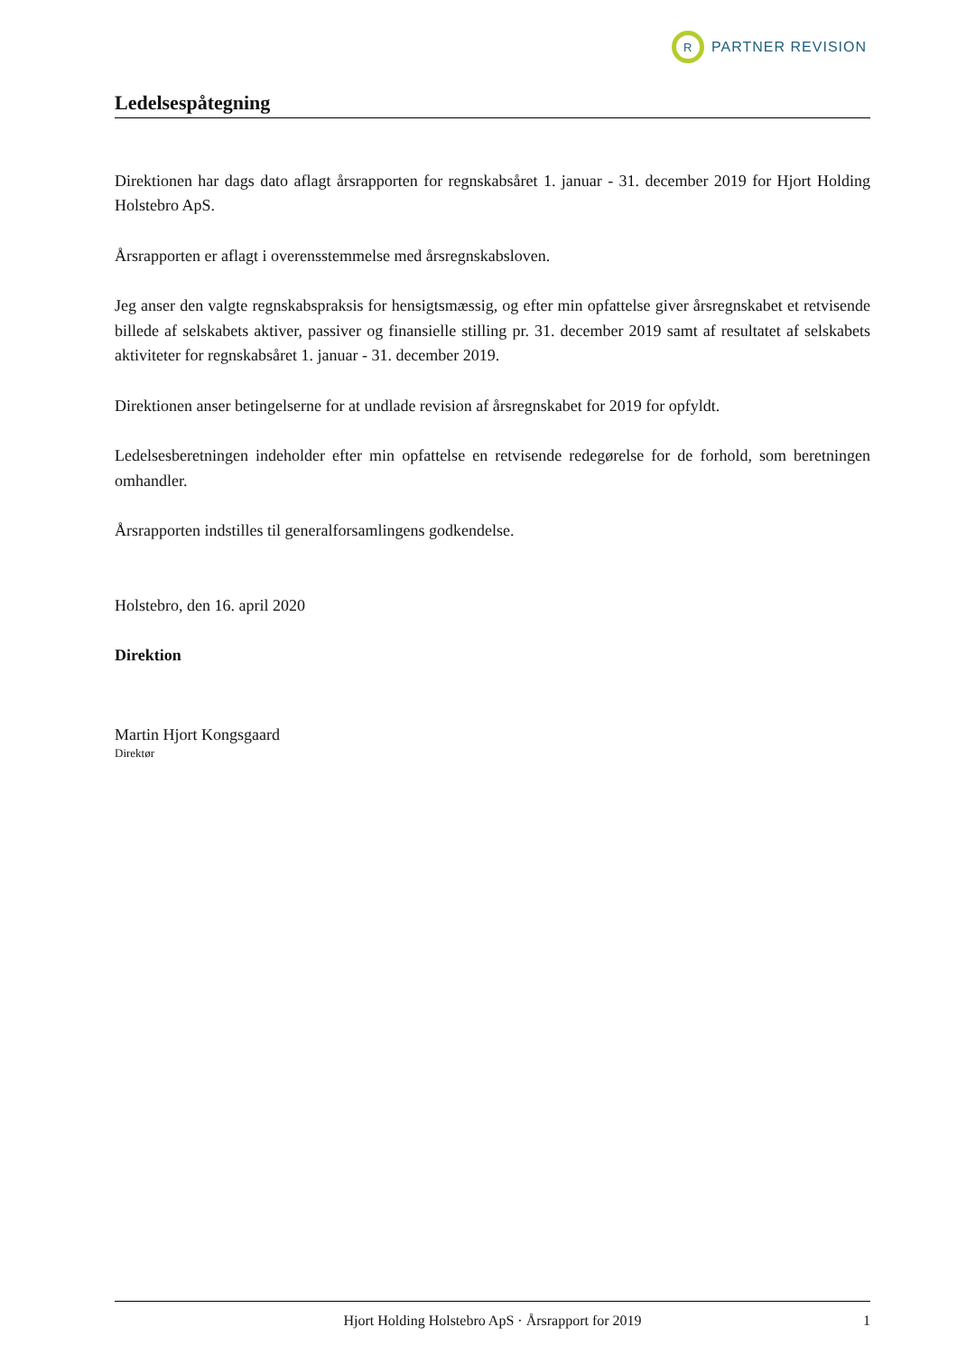R
PARTNER REVISION
Ledelsespåtegning
Direktionen har dags dato aflagt årsrapporten for regnskabsåret 1. januar - 31. december 2019 for Hjort Holding Holstebro ApS.
Årsrapporten er aflagt i overensstemmelse med årsregnskabsloven.
Jeg anser den valgte regnskabspraksis for hensigtsmæssig, og efter min opfattelse giver årsregnskabet et retvisende billede af selskabets aktiver, passiver og finansielle stilling pr. 31. december 2019 samt af resultatet af selskabets aktiviteter for regnskabsåret 1. januar - 31. december 2019.
Direktionen anser betingelserne for at undlade revision af årsregnskabet for 2019 for opfyldt.
Ledelsesberetningen indeholder efter min opfattelse en retvisende redegørelse for de forhold, som beretningen omhandler.
Årsrapporten indstilles til generalforsamlingens godkendelse.
Holstebro, den 16. april 2020
Direktion
Martin Hjort Kongsgaard
Direktør
Hjort Holding Holstebro ApS · Årsrapport for 2019 1